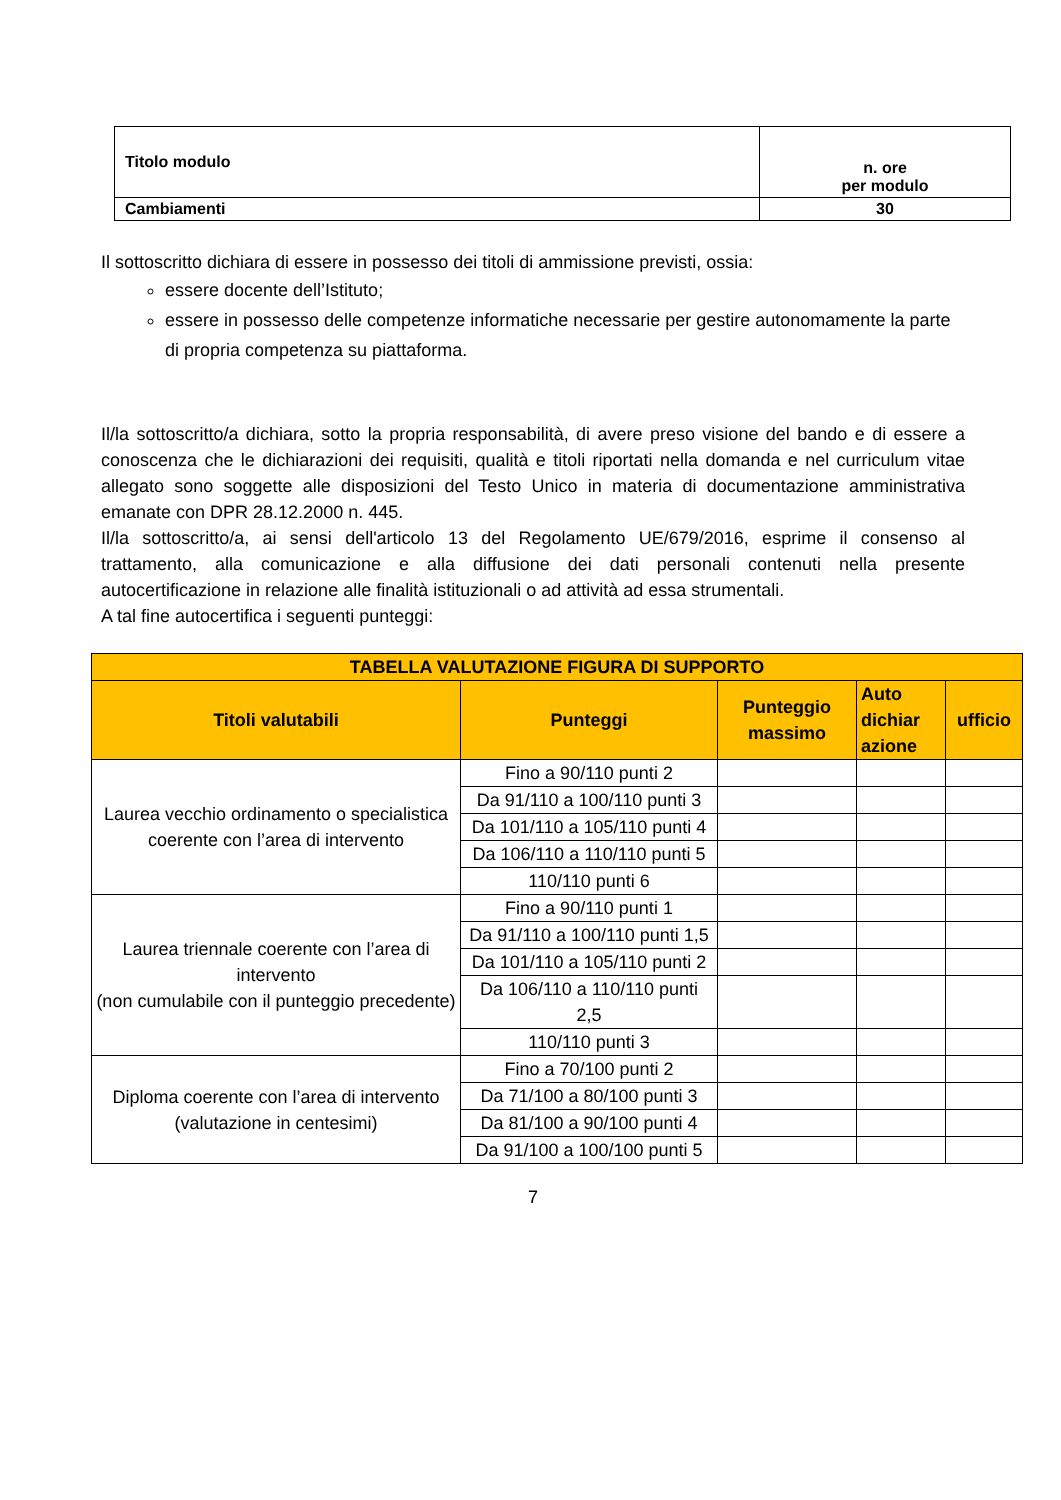| Titolo modulo | n. ore per modulo |
| Cambiamenti | 30 |
Il sottoscritto dichiara di essere in possesso dei titoli di ammissione previsti, ossia:
essere docente dell’Istituto;
essere in possesso delle competenze informatiche necessarie per gestire autonomamente la parte di propria competenza su piattaforma.
Il/la sottoscritto/a dichiara, sotto la propria responsabilità, di avere preso visione del bando e di essere a conoscenza che le dichiarazioni dei requisiti, qualità e titoli riportati nella domanda e nel curriculum vitae allegato sono soggette alle disposizioni del Testo Unico in materia di documentazione amministrativa emanate con DPR 28.12.2000 n. 445.
Il/la sottoscritto/a, ai sensi dell'articolo 13 del Regolamento UE/679/2016, esprime il consenso al trattamento, alla comunicazione e alla diffusione dei dati personali contenuti nella presente autocertificazione in relazione alle finalità istituzionali o ad attività ad essa strumentali.
A tal fine autocertifica i seguenti punteggi:
| TABELLA VALUTAZIONE FIGURA DI SUPPORTO | | | | |
| --- | --- | --- | --- | --- |
| Titoli valutabili | Punteggi | Punteggio massimo | Auto dichiar azione | ufficio |
| Laurea vecchio ordinamento o specialistica coerente con l’area di intervento | Fino a 90/110 punti 2 | | | |
| | Da 91/110 a 100/110 punti 3 | | | |
| | Da 101/110 a 105/110 punti 4 | | | |
| | Da 106/110 a 110/110 punti 5 | | | |
| | 110/110 punti 6 | | | |
| Laurea triennale coerente con l’area di intervento (non cumulabile con il punteggio precedente) | Fino a 90/110 punti 1 | | | |
| | Da 91/110 a 100/110 punti 1,5 | | | |
| | Da 101/110 a 105/110 punti 2 | | | |
| | Da 106/110 a 110/110 punti 2,5 | | | |
| | 110/110 punti 3 | | | |
| Diploma coerente con l’area di intervento (valutazione in centesimi) | Fino a 70/100 punti 2 | | | |
| | Da 71/100 a 80/100 punti 3 | | | |
| | Da 81/100 a 90/100 punti 4 | | | |
| | Da 91/100 a 100/100 punti 5 | | | |
7